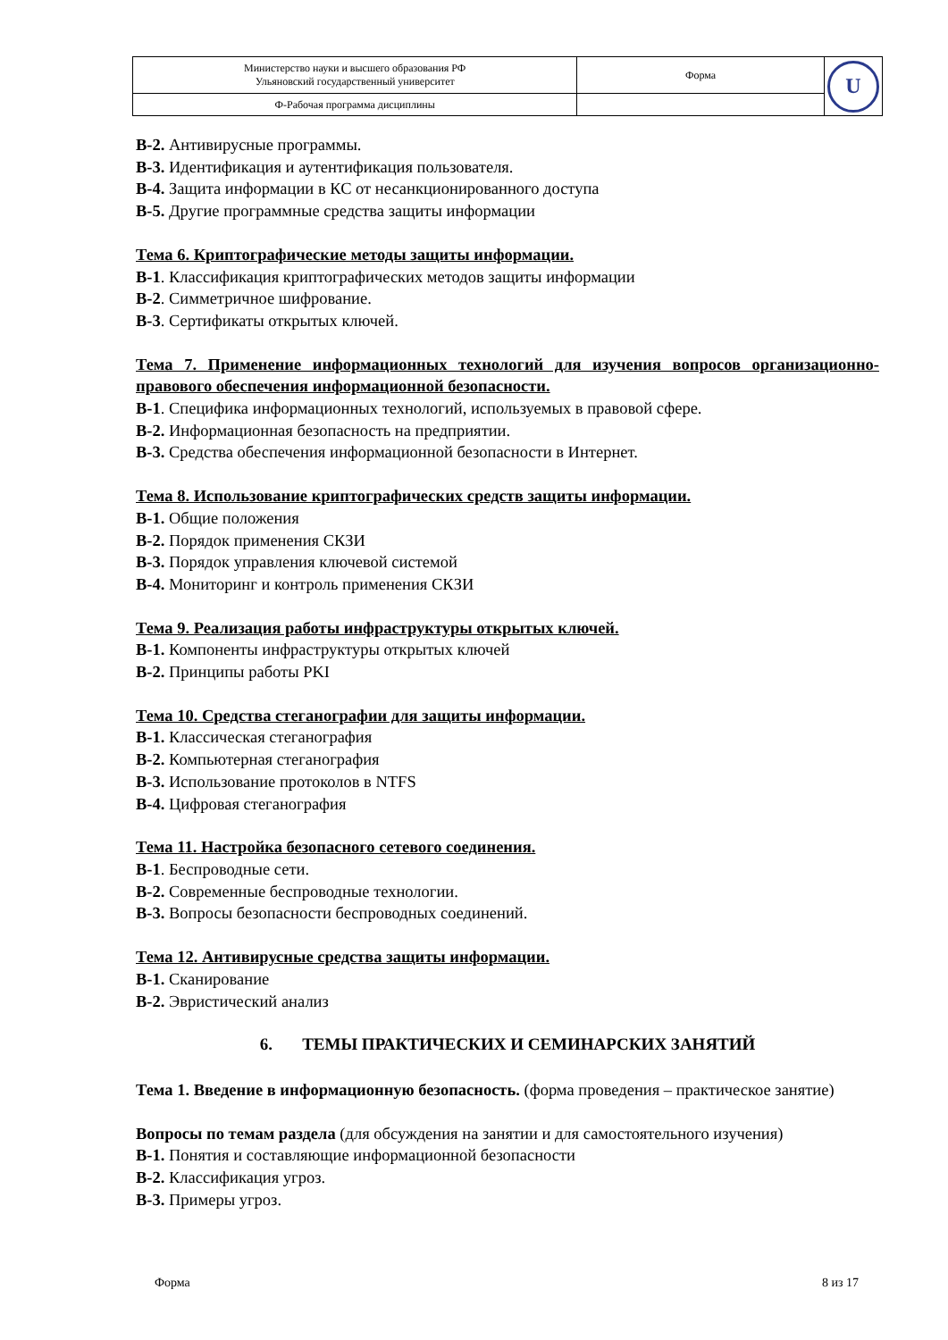| Министерство науки и высшего образования РФ Ульяновский государственный университет | Форма | U |
| Ф-Рабочая программа дисциплины | | |
В-2. Антивирусные программы.
В-3. Идентификация и аутентификация пользователя.
В-4. Защита информации в КС от несанкционированного доступа
В-5. Другие программные средства защиты информации
Тема 6. Криптографические методы защиты информации.
В-1. Классификация криптографических методов защиты информации
В-2. Симметричное шифрование.
В-3. Сертификаты открытых ключей.
Тема 7. Применение информационных технологий для изучения вопросов организационно-правового обеспечения информационной безопасности.
В-1. Специфика информационных технологий, используемых в правовой сфере.
В-2. Информационная безопасность на предприятии.
В-3. Средства обеспечения информационной безопасности в Интернет.
Тема 8. Использование криптографических средств защиты информации.
В-1. Общие положения
В-2. Порядок применения СКЗИ
В-3. Порядок управления ключевой системой
В-4. Мониторинг и контроль применения СКЗИ
Тема 9. Реализация работы инфраструктуры открытых ключей.
В-1. Компоненты инфраструктуры открытых ключей
В-2. Принципы работы PKI
Тема 10. Средства стеганографии для защиты информации.
В-1. Классическая стеганография
В-2. Компьютерная стеганография
В-3. Использование протоколов в NTFS
В-4. Цифровая стеганография
Тема 11. Настройка безопасного сетевого соединения.
В-1. Беспроводные сети.
В-2. Современные беспроводные технологии.
В-3. Вопросы безопасности беспроводных соединений.
Тема 12. Антивирусные средства защиты информации.
В-1. Сканирование
В-2. Эвристический анализ
6. ТЕМЫ ПРАКТИЧЕСКИХ И СЕМИНАРСКИХ ЗАНЯТИЙ
Тема 1. Введение в информационную безопасность. (форма проведения – практическое занятие)
Вопросы по темам раздела (для обсуждения на занятии и для самостоятельного изучения)
В-1. Понятия и составляющие информационной безопасности
В-2. Классификация угроз.
В-3. Примеры угроз.
Форма 8 из 17